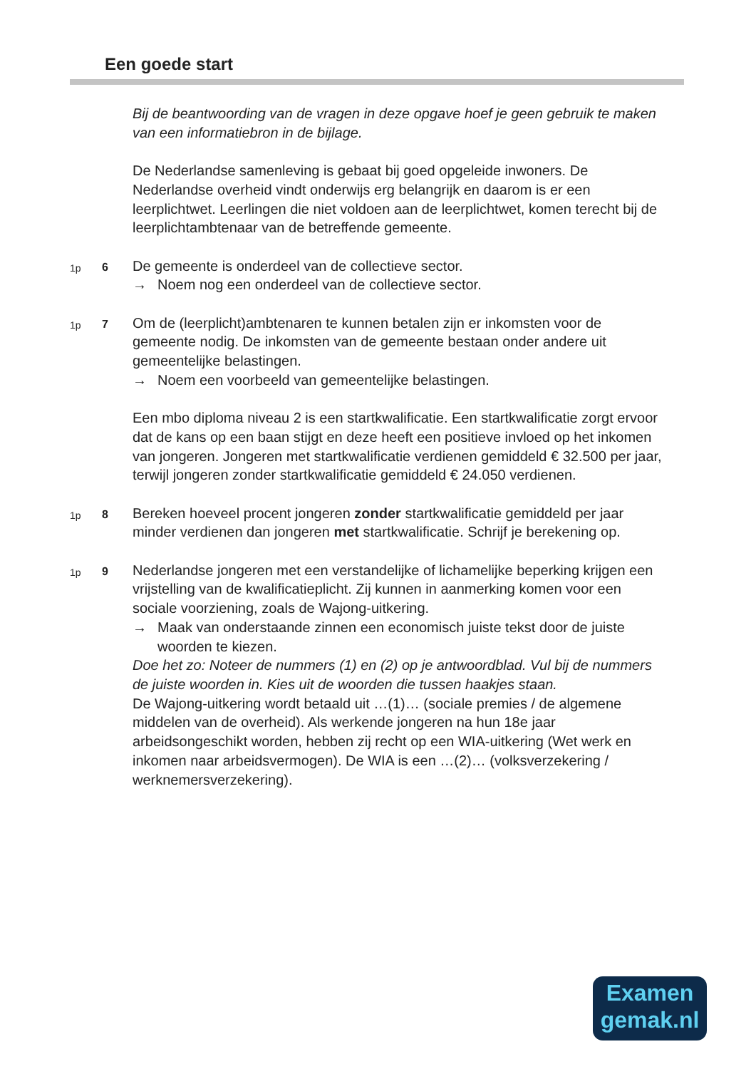Een goede start
Bij de beantwoording van de vragen in deze opgave hoef je geen gebruik te maken van een informatiebron in de bijlage.
De Nederlandse samenleving is gebaat bij goed opgeleide inwoners. De Nederlandse overheid vindt onderwijs erg belangrijk en daarom is er een leerplichtwet. Leerlingen die niet voldoen aan de leerplichtwet, komen terecht bij de leerplichtambtenaar van de betreffende gemeente.
1p 6
De gemeente is onderdeel van de collectieve sector.
→ Noem nog een onderdeel van de collectieve sector.
1p 7
Om de (leerplicht)ambtenaren te kunnen betalen zijn er inkomsten voor de gemeente nodig. De inkomsten van de gemeente bestaan onder andere uit gemeentelijke belastingen.
→ Noem een voorbeeld van gemeentelijke belastingen.
Een mbo diploma niveau 2 is een startkwalificatie. Een startkwalificatie zorgt ervoor dat de kans op een baan stijgt en deze heeft een positieve invloed op het inkomen van jongeren. Jongeren met startkwalificatie verdienen gemiddeld € 32.500 per jaar, terwijl jongeren zonder startkwalificatie gemiddeld € 24.050 verdienen.
1p 8
Bereken hoeveel procent jongeren zonder startkwalificatie gemiddeld per jaar minder verdienen dan jongeren met startkwalificatie. Schrijf je berekening op.
1p 9
Nederlandse jongeren met een verstandelijke of lichamelijke beperking krijgen een vrijstelling van de kwalificatieplicht. Zij kunnen in aanmerking komen voor een sociale voorziening, zoals de Wajong-uitkering.
→ Maak van onderstaande zinnen een economisch juiste tekst door de juiste woorden te kiezen.
Doe het zo: Noteer de nummers (1) en (2) op je antwoordblad. Vul bij de nummers de juiste woorden in. Kies uit de woorden die tussen haakjes staan.
De Wajong-uitkering wordt betaald uit …(1)… (sociale premies / de algemene middelen van de overheid). Als werkende jongeren na hun 18e jaar arbeidsongeschikt worden, hebben zij recht op een WIA-uitkering (Wet werk en inkomen naar arbeidsvermogen). De WIA is een …(2)… (volksverzekering / werknemersverzekering).
Examen
gemak.nl